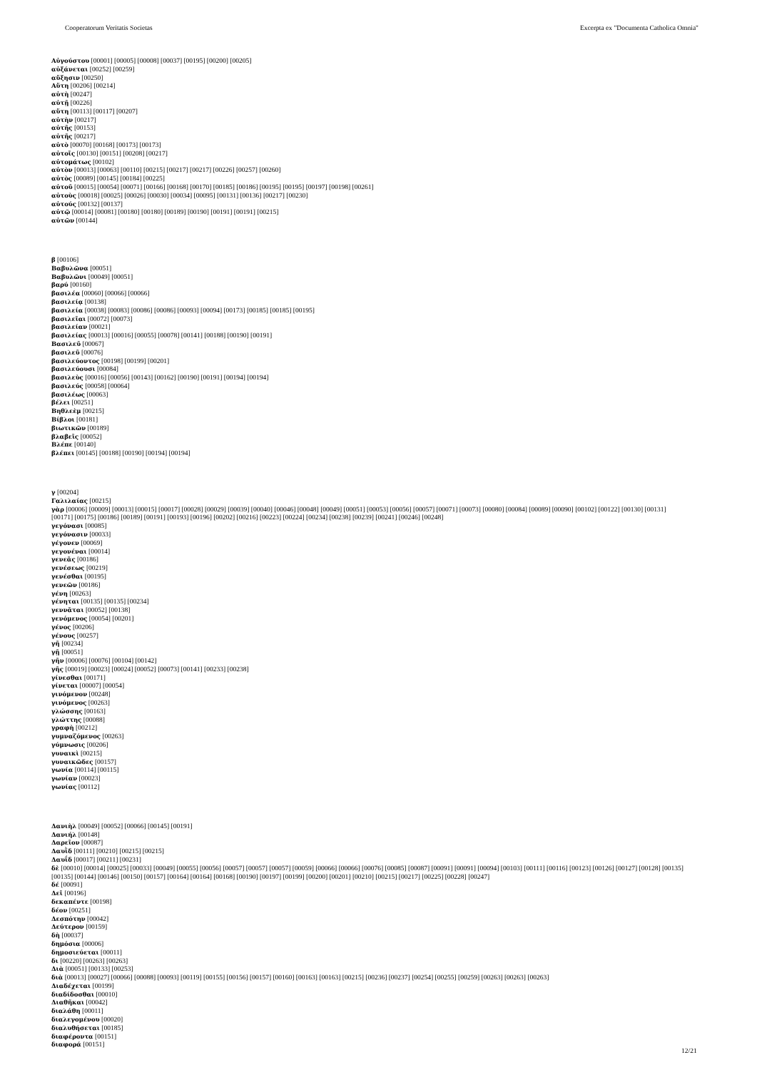Cooperatorum Veritatis Societas Excerpta ex "Documenta Catholica Omnia"
Αὐγούστου [00001] [00005] [00008] [00037] [00195] [00200] [00205]
αὐξάνεται [00252] [00259]
αὔξησιν [00250]
Αὕτη [00206] [00214]
αὐτὴ [00247]
αὐτῇ [00226]
αὕτη [00113] [00117] [00207]
αὐτὴν [00217]
αὐτῆς [00153]
αὐτῆς [00217]
αὐτὸ [00070] [00168] [00173] [00173]
αὐτοῖς [00130] [00151] [00208] [00217]
αὐτομάτως [00102]
αὐτὸν [00013] [00063] [00110] [00215] [00217] [00217] [00226] [00257] [00260]
αὐτὸς [00089] [00145] [00184] [00225]
αὐτοῦ [00015] [00054] [00071] [00166] [00168] [00170] [00185] [00186] [00195] [00195] [00197] [00198] [00261]
αὐτοὺς [00018] [00025] [00026] [00030] [00034] [00095] [00131] [00136] [00217] [00230]
αὐτούς [00132] [00137]
αὐτῷ [00014] [00081] [00180] [00180] [00189] [00190] [00191] [00191] [00215]
αὐτῶν [00144]
β [00106]
Βαβυλῶνα [00051]
Βαβυλῶνι [00049] [00051]
βαρύ [00160]
βασιλέα [00060] [00066] [00066]
βασιλείᾳ [00138]
βασιλεία [00038] [00083] [00086] [00086] [00093] [00094] [00173] [00185] [00185] [00195]
βασιλεῖαι [00072] [00073]
βασιλείαν [00021]
βασιλείας [00013] [00016] [00055] [00078] [00141] [00188] [00190] [00191]
Βασιλεῦ [00067]
βασιλεῦ [00076]
βασιλεύοντος [00198] [00199] [00201]
βασιλεύουσι [00084]
βασιλεὺς [00016] [00056] [00143] [00162] [00190] [00191] [00194] [00194]
βασιλεύς [00058] [00064]
βασιλέως [00063]
βέλει [00251]
Βηθλεὲμ [00215]
Βίβλοι [00181]
βιωτικῶν [00189]
βλαβεῖς [00052]
Βλέπε [00140]
βλέπει [00145] [00188] [00190] [00194] [00194]
γ [00204]
Γαλιλαίας [00215]
γὰρ [00006] [00009] [00013] [00015] [00017] [00028] [00029] [00039] [00040] [00046] [00048] [00049] [00051] [00053] [00056] [00057] [00071] [00073] [00080] [00084] [00089] [00090] [00102] [00122] [00130] [00131] [00171] [00175] [00186] [00189] [00191] [00193] [00196] [00202] [00216] [00223] [00224] [00234] [00238] [00239] [00241] [00246] [00248]
γεγόνασι [00085]
γεγόνασιν [00033]
γέγονεν [00069]
γεγονέναι [00014]
γενεᾶς [00186]
γενέσεως [00219]
γενέσθαι [00195]
γενεῶν [00186]
γένη [00263]
γένηται [00135] [00135] [00234]
γεννᾶται [00052] [00138]
γενόμενος [00054] [00201]
γένος [00206]
γένους [00257]
γῆ [00234]
γῇ [00051]
γῆν [00006] [00076] [00104] [00142]
γῆς [00019] [00023] [00024] [00052] [00073] [00141] [00233] [00238]
γίνεσθαι [00171]
γίνεται [00007] [00054]
γινόμενον [00248]
γινόμενος [00263]
γλώσσης [00163]
γλώττης [00088]
γραφὴ [00212]
γυμναζόμενος [00263]
γύμνωσις [00206]
γυναικὶ [00215]
γυναικῶδες [00157]
γωνία [00114] [00115]
γωνίαν [00023]
γωνίας [00112]
Δανιὴλ [00049] [00052] [00066] [00145] [00191]
Δανιήλ [00148]
Δαρεῖον [00087]
Δαυῒδ [00111] [00210] [00215] [00215]
Δαυΐδ [00017] [00211] [00231]
δὲ [00010] [00014] [00025] [00033] [00049] [00055] [00056] [00057] [00057] [00057] [00059] [00066] [00066] [00076] [00085] [00087] [00091] [00091] [00094] [00103] [00111] [00116] [00123] [00126] [00127] [00128] [00135] [00135] [00144] [00146] [00150] [00157] [00164] [00164] [00168] [00190] [00197] [00199] [00200] [00201] [00210] [00215] [00217] [00225] [00228] [00247]
δέ [00091]
Δεῖ [00196]
δεκαπέντε [00198]
δέον [00251]
Δεσπότην [00042]
Δεύτερον [00159]
δὴ [00037]
δημόσια [00006]
δημοσιεύεται [00011]
δι [00220] [00263] [00263]
Διὰ [00051] [00133] [00253]
διὰ [00013] [00027] [00066] [00088] [00093] [00119] [00155] [00156] [00157] [00160] [00163] [00163] [00215] [00236] [00237] [00254] [00255] [00259] [00263] [00263] [00263]
Διαδέχεται [00199]
διαδίδοσθαι [00010]
Διαθῆκαι [00042]
διαλάθη [00011]
διαλεγομένου [00020]
διαλυθήσεται [00185]
διαφέροντα [00151]
διαφορά [00151]
12/21